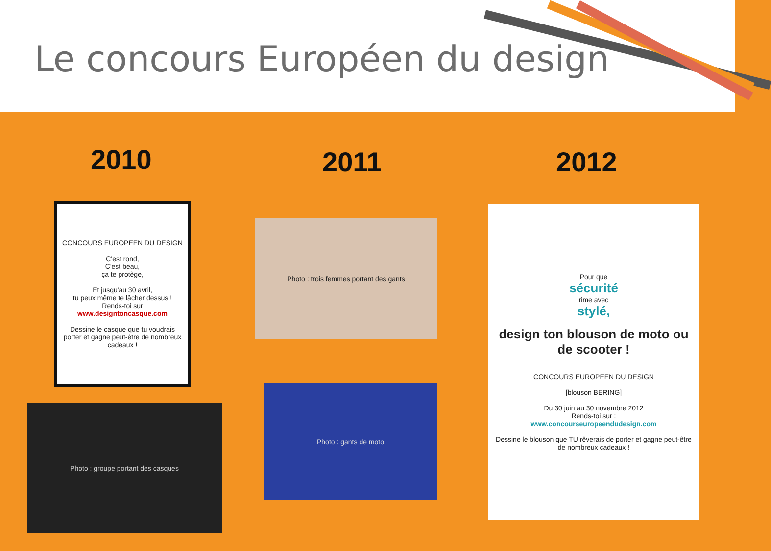Le concours Européen du design
2010
CONCOURS EUROPEEN DU DESIGN
C'est rond,
C'est beau,
ça te protège,
Et jusqu'au 30 avril,
tu peux même te lâcher dessus !
Rends-toi sur
www.designtoncasque.com
Dessine le casque que tu voudrais porter et gagne peut-être de nombreux cadeaux !
Photo : groupe portant des casques
2011
Photo : trois femmes portant des gants
Photo : gants de moto
2012
Pour que
sécurité
rime avec
stylé,
design ton blouson de moto ou de scooter !
CONCOURS EUROPEEN DU DESIGN
[blouson BERING]
Du 30 juin au 30 novembre 2012
Rends-toi sur :
www.concourseuropeendudesign.com
Dessine le blouson que TU rêverais de porter et gagne peut-être de nombreux cadeaux !